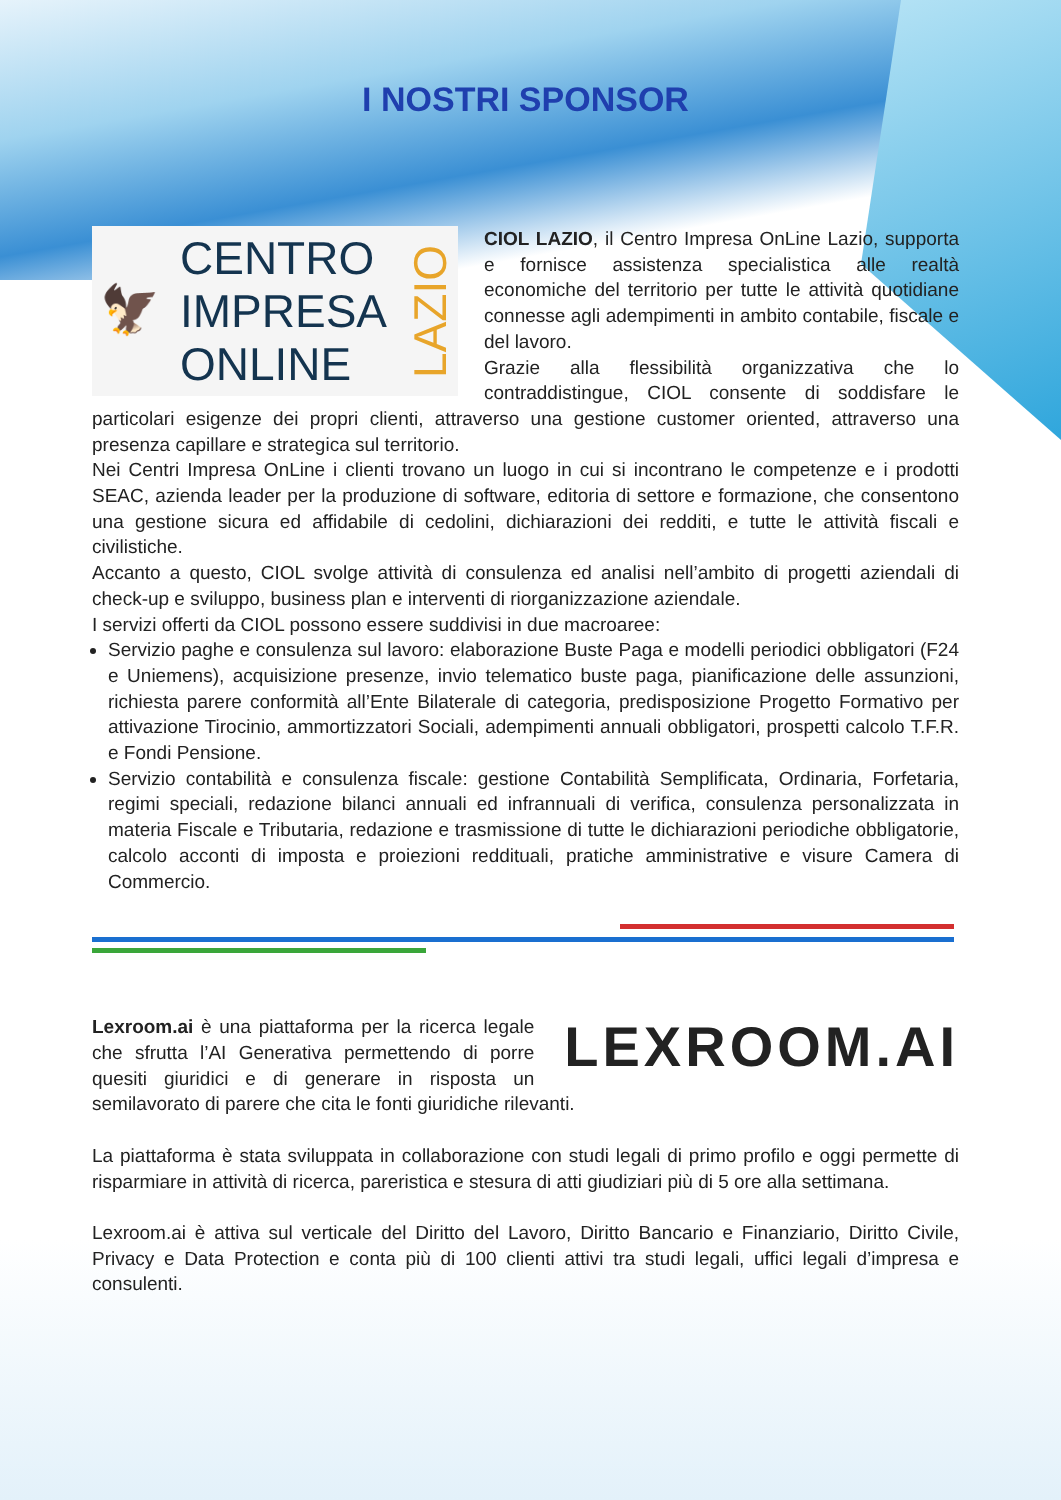I NOSTRI SPONSOR
🦅
CENTRO
IMPRESA
ONLINE
LAZIO
CIOL LAZIO, il Centro Impresa OnLine Lazio, supporta e fornisce assistenza specialistica alle realtà economiche del territorio per tutte le attività quotidiane connesse agli adempimenti in ambito contabile, fiscale e del lavoro.
Grazie alla flessibilità organizzativa che lo contraddistingue, CIOL consente di soddisfare le particolari esigenze dei propri clienti, attraverso una gestione customer oriented, attraverso una presenza capillare e strategica sul territorio.
Nei Centri Impresa OnLine i clienti trovano un luogo in cui si incontrano le competenze e i prodotti SEAC, azienda leader per la produzione di software, editoria di settore e formazione, che consentono una gestione sicura ed affidabile di cedolini, dichiarazioni dei redditi, e tutte le attività fiscali e civilistiche.
Accanto a questo, CIOL svolge attività di consulenza ed analisi nell’ambito di progetti aziendali di check-up e sviluppo, business plan e interventi di riorganizzazione aziendale.
I servizi offerti da CIOL possono essere suddivisi in due macroaree:
Servizio paghe e consulenza sul lavoro: elaborazione Buste Paga e modelli periodici obbligatori (F24 e Uniemens), acquisizione presenze, invio telematico buste paga, pianificazione delle assunzioni, richiesta parere conformità all’Ente Bilaterale di categoria, predisposizione Progetto Formativo per attivazione Tirocinio, ammortizzatori Sociali, adempimenti annuali obbligatori, prospetti calcolo T.F.R. e Fondi Pensione.
Servizio contabilità e consulenza fiscale: gestione Contabilità Semplificata, Ordinaria, Forfetaria, regimi speciali, redazione bilanci annuali ed infrannuali di verifica, consulenza personalizzata in materia Fiscale e Tributaria, redazione e trasmissione di tutte le dichiarazioni periodiche obbligatorie, calcolo acconti di imposta e proiezioni reddituali, pratiche amministrative e visure Camera di Commercio.
LEXROOM.AI
Lexroom.ai è una piattaforma per la ricerca legale che sfrutta l’AI Generativa permettendo di porre quesiti giuridici e di generare in risposta un semilavorato di parere che cita le fonti giuridiche rilevanti.
La piattaforma è stata sviluppata in collaborazione con studi legali di primo profilo e oggi permette di risparmiare in attività di ricerca, pareristica e stesura di atti giudiziari più di 5 ore alla settimana.
Lexroom.ai è attiva sul verticale del Diritto del Lavoro, Diritto Bancario e Finanziario, Diritto Civile, Privacy e Data Protection e conta più di 100 clienti attivi tra studi legali, uffici legali d’impresa e consulenti.